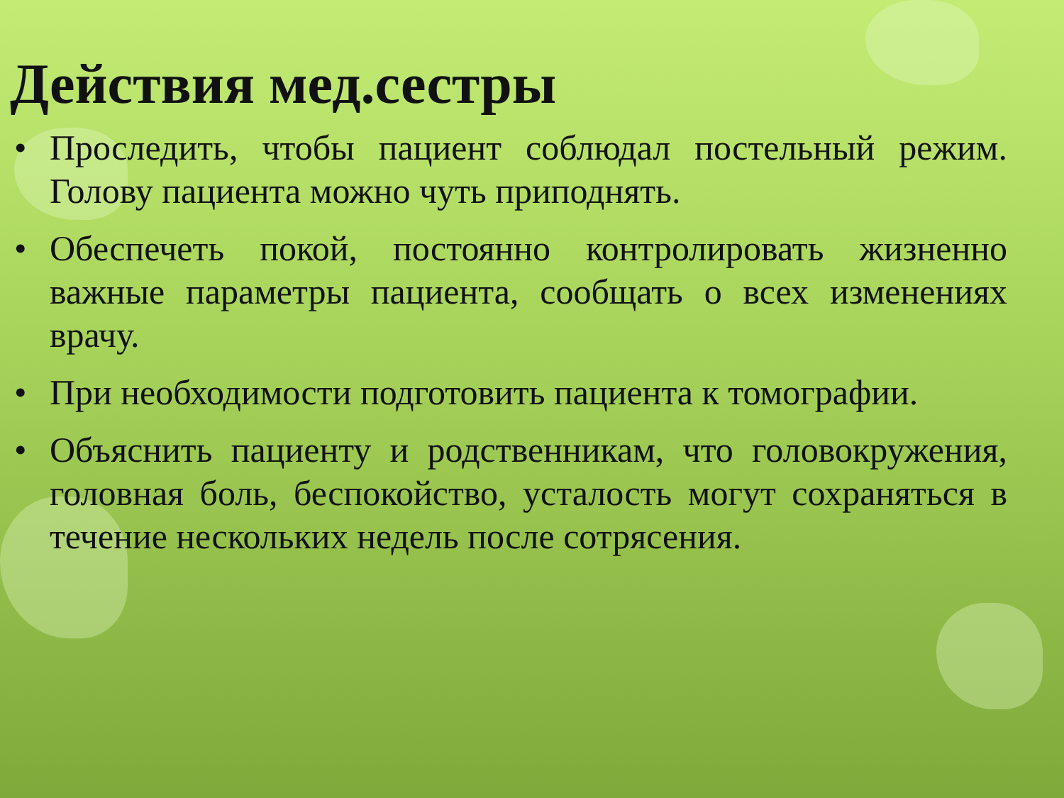Действия мед.сестры
• Проследить, чтобы пациент соблюдал постельный режим. Голову пациента можно чуть приподнять.
• Обеспечеть покой, постоянно контролировать жизненно важные параметры пациента, сообщать о всех изменениях врачу.
• При необходимости подготовить пациента к томографии.
• Объяснить пациенту и родственникам, что головокружения, головная боль, беспокойство, усталость могут сохраняться в течение нескольких недель после сотрясения.